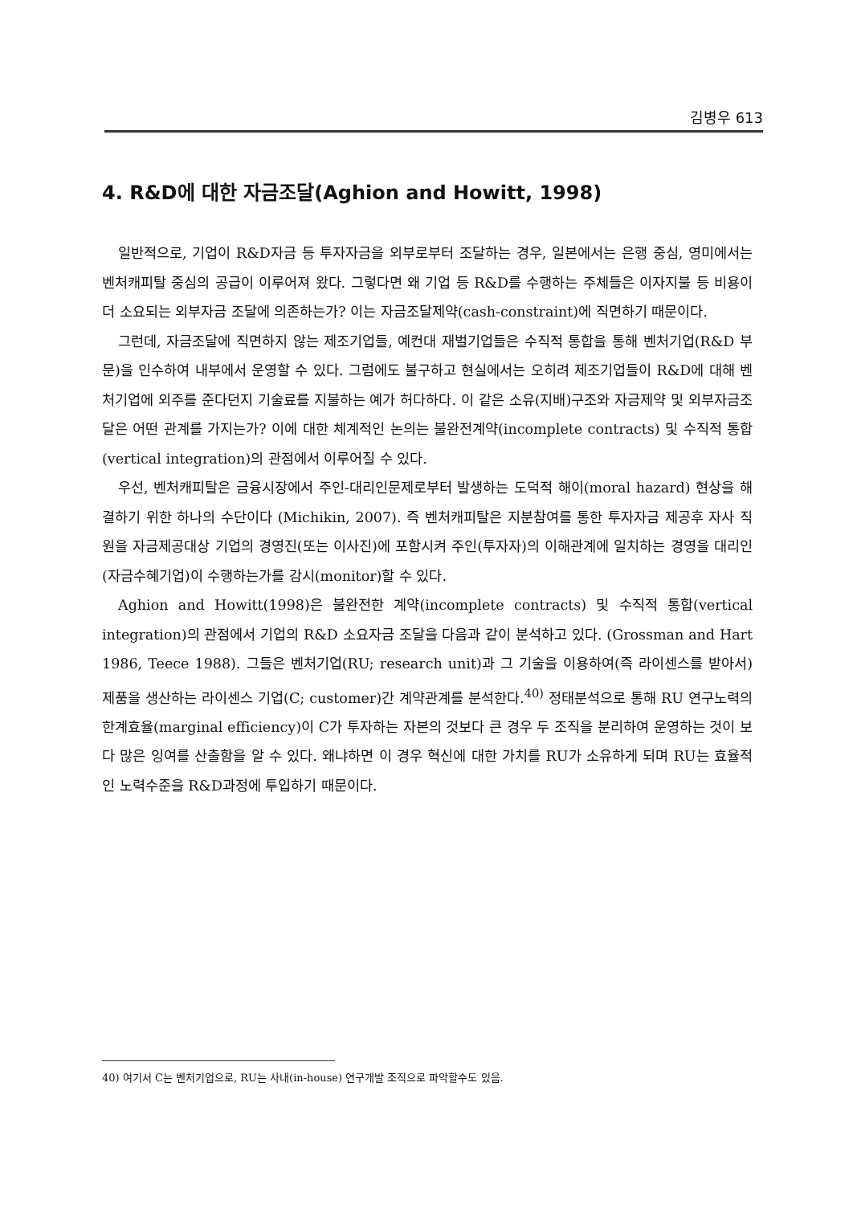김병우 613
4. R&D에 대한 자금조달(Aghion and Howitt, 1998)
일반적으로, 기업이 R&D자금 등 투자자금을 외부로부터 조달하는 경우, 일본에서는 은행 중심, 영미에서는 벤처캐피탈 중심의 공급이 이루어져 왔다. 그렇다면 왜 기업 등 R&D를 수행하는 주체들은 이자지불 등 비용이 더 소요되는 외부자금 조달에 의존하는가? 이는 자금조달제약(cash-constraint)에 직면하기 때문이다.
그런데, 자금조달에 직면하지 않는 제조기업들, 예컨대 재벌기업들은 수직적 통합을 통해 벤처기업(R&D 부문)을 인수하여 내부에서 운영할 수 있다. 그럼에도 불구하고 현실에서는 오히려 제조기업들이 R&D에 대해 벤처기업에 외주를 준다던지 기술료를 지불하는 예가 허다하다. 이 같은 소유(지배)구조와 자금제약 및 외부자금조달은 어떤 관계를 가지는가? 이에 대한 체계적인 논의는 불완전계약(incomplete contracts) 및 수직적 통합(vertical integration)의 관점에서 이루어질 수 있다.
우선, 벤처캐피탈은 금융시장에서 주인-대리인문제로부터 발생하는 도덕적 해이(moral hazard) 현상을 해결하기 위한 하나의 수단이다 (Michikin, 2007). 즉 벤처캐피탈은 지분참여를 통한 투자자금 제공후 자사 직원을 자금제공대상 기업의 경영진(또는 이사진)에 포함시켜 주인(투자자)의 이해관계에 일치하는 경영을 대리인(자금수혜기업)이 수행하는가를 감시(monitor)할 수 있다.
Aghion and Howitt(1998)은 불완전한 계약(incomplete contracts) 및 수직적 통합(vertical integration)의 관점에서 기업의 R&D 소요자금 조달을 다음과 같이 분석하고 있다. (Grossman and Hart 1986, Teece 1988). 그들은 벤처기업(RU; research unit)과 그 기술을 이용하여(즉 라이센스를 받아서) 제품을 생산하는 라이센스 기업(C; customer)간 계약관계를 분석한다.<sup>40)</sup> 정태분석으로 통해 RU 연구노력의 한계효율(marginal efficiency)이 C가 투자하는 자본의 것보다 큰 경우 두 조직을 분리하여 운영하는 것이 보다 많은 잉여를 산출함을 알 수 있다. 왜냐하면 이 경우 혁신에 대한 가치를 RU가 소유하게 되며 RU는 효율적인 노력수준을 R&D과정에 투입하기 때문이다.
40) 여기서 C는 벤처기업으로, RU는 사내(in-house) 연구개발 조직으로 파악할수도 있음.